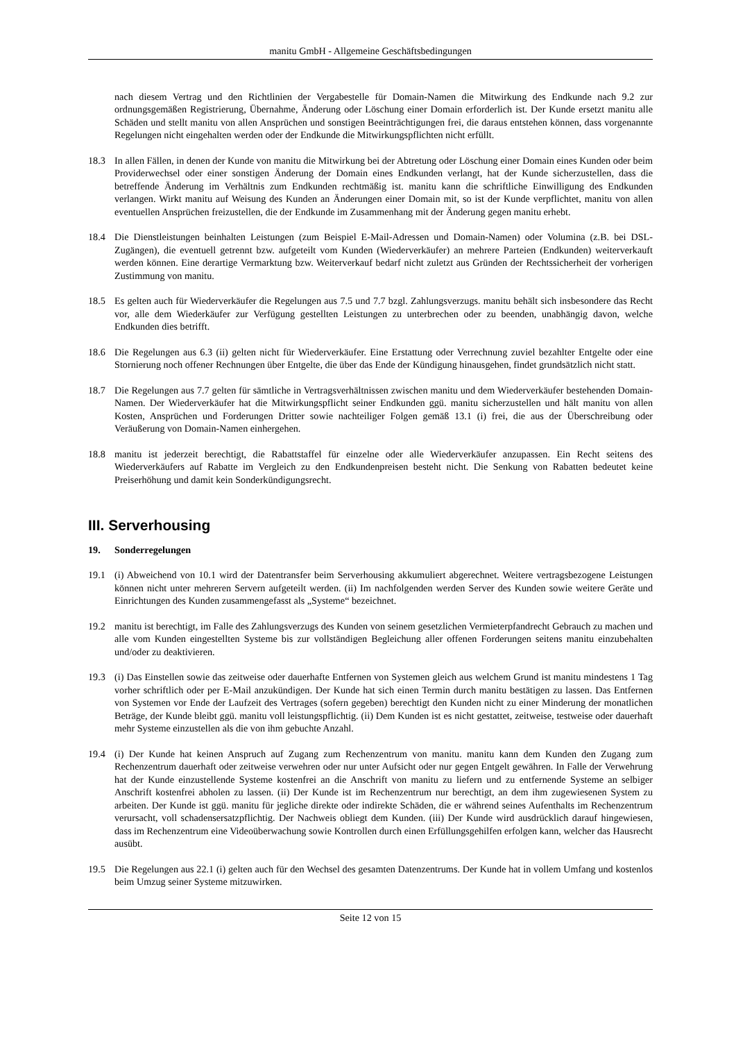manitu GmbH - Allgemeine Geschäftsbedingungen
nach diesem Vertrag und den Richtlinien der Vergabestelle für Domain-Namen die Mitwirkung des Endkunde nach 9.2 zur ordnungsgemäßen Registrierung, Übernahme, Änderung oder Löschung einer Domain erforderlich ist. Der Kunde ersetzt manitu alle Schäden und stellt manitu von allen Ansprüchen und sonstigen Beeinträchtigungen frei, die daraus entstehen können, dass vorgenannte Regelungen nicht eingehalten werden oder der Endkunde die Mitwirkungspflichten nicht erfüllt.
18.3 In allen Fällen, in denen der Kunde von manitu die Mitwirkung bei der Abtretung oder Löschung einer Domain eines Kunden oder beim Providerwechsel oder einer sonstigen Änderung der Domain eines Endkunden verlangt, hat der Kunde sicherzustellen, dass die betreffende Änderung im Verhältnis zum Endkunden rechtmäßig ist. manitu kann die schriftliche Einwilligung des Endkunden verlangen. Wirkt manitu auf Weisung des Kunden an Änderungen einer Domain mit, so ist der Kunde verpflichtet, manitu von allen eventuellen Ansprüchen freizustellen, die der Endkunde im Zusammenhang mit der Änderung gegen manitu erhebt.
18.4 Die Dienstleistungen beinhalten Leistungen (zum Beispiel E-Mail-Adressen und Domain-Namen) oder Volumina (z.B. bei DSL-Zugängen), die eventuell getrennt bzw. aufgeteilt vom Kunden (Wiederverkäufer) an mehrere Parteien (Endkunden) weiterverkauft werden können. Eine derartige Vermarktung bzw. Weiterverkauf bedarf nicht zuletzt aus Gründen der Rechtssicherheit der vorherigen Zustimmung von manitu.
18.5 Es gelten auch für Wiederverkäufer die Regelungen aus 7.5 und 7.7 bzgl. Zahlungsverzugs. manitu behält sich insbesondere das Recht vor, alle dem Wiederkäufer zur Verfügung gestellten Leistungen zu unterbrechen oder zu beenden, unabhängig davon, welche Endkunden dies betrifft.
18.6 Die Regelungen aus 6.3 (ii) gelten nicht für Wiederverkäufer. Eine Erstattung oder Verrechnung zuviel bezahlter Entgelte oder eine Stornierung noch offener Rechnungen über Entgelte, die über das Ende der Kündigung hinausgehen, findet grundsätzlich nicht statt.
18.7 Die Regelungen aus 7.7 gelten für sämtliche in Vertragsverhältnissen zwischen manitu und dem Wiederverkäufer bestehenden Domain-Namen. Der Wiederverkäufer hat die Mitwirkungspflicht seiner Endkunden ggü. manitu sicherzustellen und hält manitu von allen Kosten, Ansprüchen und Forderungen Dritter sowie nachteiliger Folgen gemäß 13.1 (i) frei, die aus der Überschreibung oder Veräußerung von Domain-Namen einhergehen.
18.8 manitu ist jederzeit berechtigt, die Rabattstaffel für einzelne oder alle Wiederverkäufer anzupassen. Ein Recht seitens des Wiederverkäufers auf Rabatte im Vergleich zu den Endkundenpreisen besteht nicht. Die Senkung von Rabatten bedeutet keine Preiserhöhung und damit kein Sonderkündigungsrecht.
III. Serverhousing
19. Sonderregelungen
19.1 (i) Abweichend von 10.1 wird der Datentransfer beim Serverhousing akkumuliert abgerechnet. Weitere vertragsbezogene Leistungen können nicht unter mehreren Servern aufgeteilt werden. (ii) Im nachfolgenden werden Server des Kunden sowie weitere Geräte und Einrichtungen des Kunden zusammengefasst als „Systeme“ bezeichnet.
19.2 manitu ist berechtigt, im Falle des Zahlungsverzugs des Kunden von seinem gesetzlichen Vermieterpfandrecht Gebrauch zu machen und alle vom Kunden eingestellten Systeme bis zur vollständigen Begleichung aller offenen Forderungen seitens manitu einzubehalten und/oder zu deaktivieren.
19.3 (i) Das Einstellen sowie das zeitweise oder dauerhafte Entfernen von Systemen gleich aus welchem Grund ist manitu mindestens 1 Tag vorher schriftlich oder per E-Mail anzukündigen. Der Kunde hat sich einen Termin durch manitu bestätigen zu lassen. Das Entfernen von Systemen vor Ende der Laufzeit des Vertrages (sofern gegeben) berechtigt den Kunden nicht zu einer Minderung der monatlichen Beträge, der Kunde bleibt ggü. manitu voll leistungspflichtig. (ii) Dem Kunden ist es nicht gestattet, zeitweise, testweise oder dauerhaft mehr Systeme einzustellen als die von ihm gebuchte Anzahl.
19.4 (i) Der Kunde hat keinen Anspruch auf Zugang zum Rechenzentrum von manitu. manitu kann dem Kunden den Zugang zum Rechenzentrum dauerhaft oder zeitweise verwehren oder nur unter Aufsicht oder nur gegen Entgelt gewähren. In Falle der Verwehrung hat der Kunde einzustellende Systeme kostenfrei an die Anschrift von manitu zu liefern und zu entfernende Systeme an selbiger Anschrift kostenfrei abholen zu lassen. (ii) Der Kunde ist im Rechenzentrum nur berechtigt, an dem ihm zugewiesenen System zu arbeiten. Der Kunde ist ggü. manitu für jegliche direkte oder indirekte Schäden, die er während seines Aufenthalts im Rechenzentrum verursacht, voll schadensersatzpflichtig. Der Nachweis obliegt dem Kunden. (iii) Der Kunde wird ausdrücklich darauf hingewiesen, dass im Rechenzentrum eine Videoüberwachung sowie Kontrollen durch einen Erfüllungsgehilfen erfolgen kann, welcher das Hausrecht ausübt.
19.5 Die Regelungen aus 22.1 (i) gelten auch für den Wechsel des gesamten Datenzentrums. Der Kunde hat in vollem Umfang und kostenlos beim Umzug seiner Systeme mitzuwirken.
Seite 12 von 15